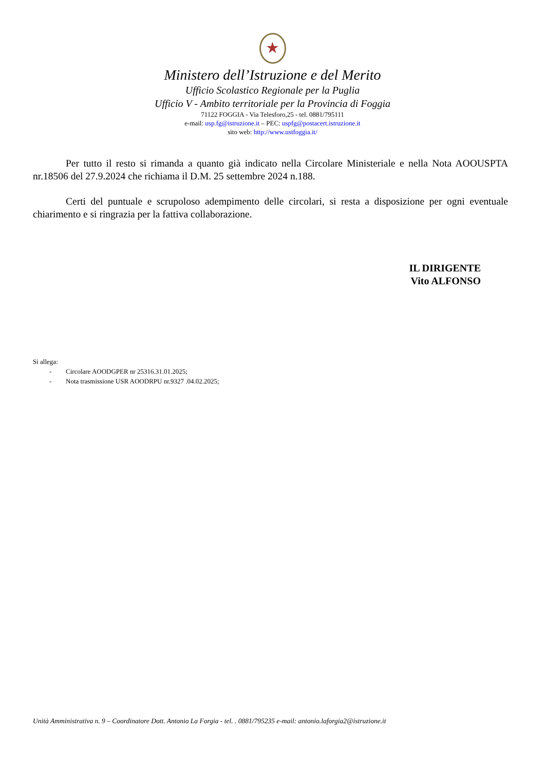★
Ministero dell’Istruzione e del Merito
Ufficio Scolastico Regionale per la Puglia
Ufficio V - Ambito territoriale per la Provincia di Foggia
71122 FOGGIA - Via Telesforo,25 - tel. 0881/795111
e-mail: usp.fg@istruzione.it – PEC: uspfg@postacert.istruzione.it
sito web: http://www.ustfoggia.it/
Per tutto il resto si rimanda a quanto già indicato nella Circolare Ministeriale e nella Nota AOOUSPTA nr.18506 del 27.9.2024 che richiama il D.M. 25 settembre 2024 n.188.
Certi del puntuale e scrupoloso adempimento delle circolari, si resta a disposizione per ogni eventuale chiarimento e si ringrazia per la fattiva collaborazione.
IL DIRIGENTE
Vito ALFONSO
Si allega:
- Circolare AOODGPER nr 25316.31.01.2025;
- Nota trasmissione USR AOODRPU nr.9327 .04.02.2025;
Unità Amministrativa n. 9 – Coordinatore Dott. Antonio La Forgia - tel. . 0881/795235 e-mail: antonio.laforgia2@istruzione.it